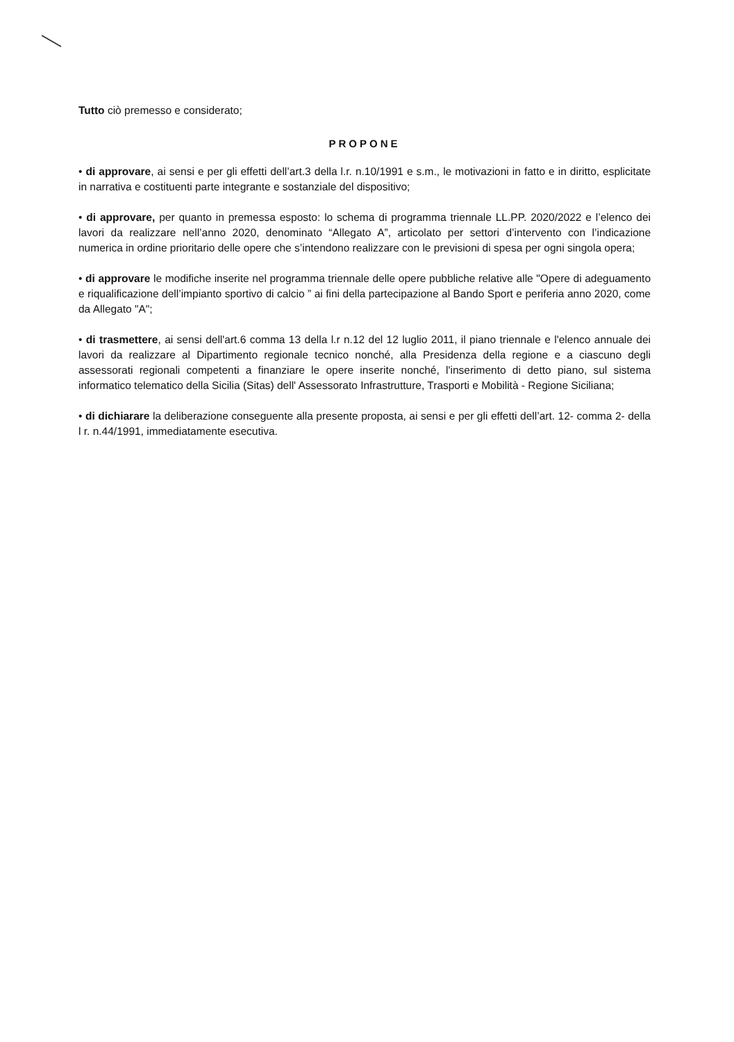Tutto ciò premesso e considerato;
PROPONE
• di approvare, ai sensi e per gli effetti dell’art.3 della l.r. n.10/1991 e s.m., le motivazioni in fatto e in diritto, esplicitate in narrativa e costituenti parte integrante e sostanziale del dispositivo;
• di approvare, per quanto in premessa esposto: lo schema di programma triennale LL.PP. 2020/2022 e l’elenco dei lavori da realizzare nell’anno 2020, denominato “Allegato A”, articolato per settori d’intervento con l’indicazione numerica in ordine prioritario delle opere che s’intendono realizzare con le previsioni di spesa per ogni singola opera;
• di approvare le modifiche inserite nel programma triennale delle opere pubbliche relative alle "Opere di adeguamento e riqualificazione dell’impianto sportivo di calcio ” ai fini della partecipazione al Bando Sport e periferia anno 2020, come da Allegato "A";
• di trasmettere, ai sensi dell'art.6 comma 13 della l.r n.12 del 12 luglio 2011, il piano triennale e l'elenco annuale dei lavori da realizzare al Dipartimento regionale tecnico nonché, alla Presidenza della regione e a ciascuno degli assessorati regionali competenti a finanziare le opere inserite nonché, l'inserimento di detto piano, sul sistema informatico telematico della Sicilia (Sitas) dell' Assessorato Infrastrutture, Trasporti e Mobilità - Regione Siciliana;
• di dichiarare la deliberazione conseguente alla presente proposta, ai sensi e per gli effetti dell’art. 12- comma 2- della l r. n.44/1991, immediatamente esecutiva.